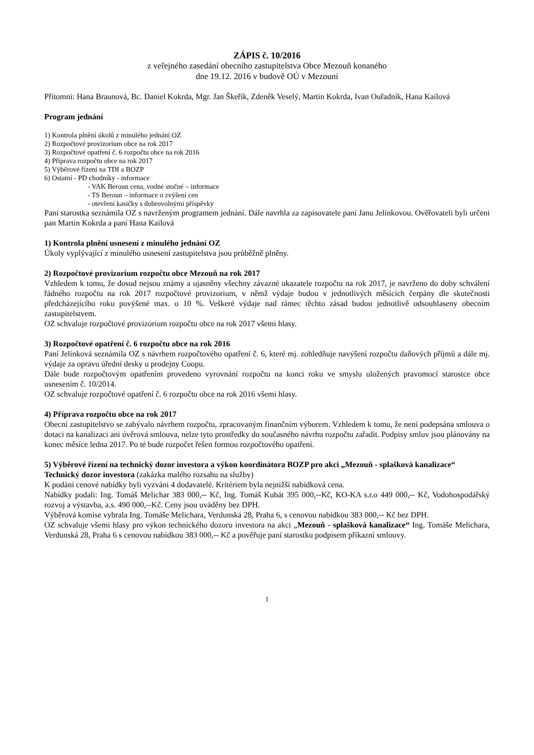ZÁPIS č. 10/2016
z veřejného zasedání obecního zastupitelstva Obce Mezouň konaného
dne 19.12. 2016 v budově OÚ v Mezouni
Přítomni: Hana Braunová, Bc. Daniel Kokrda, Mgr. Jan Škeřík, Zdeněk Veselý, Martin Kokrda, Ivan Ouřadník, Hana Kailová
Program jednání
1) Kontrola plnění úkolů z minulého jednání OZ
2) Rozpočtové provizorium obce na rok 2017
3) Rozpočtové opatření č. 6 rozpočtu obce na rok 2016
4) Příprava rozpočtu obce na rok 2017
5) Výběrové řízení na TDI a BOZP
6) Ostatní - PD chodníky - informace
- VAK Beroun cena, vodné stočné – informace
- TS Beroun – informace o zvýšení cen
- otevření kasičky s dobrovolnými příspěvky
Paní starostka seznámila OZ s navrženým programem jednání. Dále navrhla za zapisovatele paní Janu Jelínkovou. Ověřovateli byli určeni pan Martin Kokrda a paní Hana Kailová
1) Kontrola plnění usnesení z minulého jednání OZ
Úkoly vyplývající z minulého usnesení zastupitelstva jsou průběžně plněny.
2) Rozpočtové provizorium rozpočtu obce Mezouň na rok 2017
Vzhledem k tomu, že dosud nejsou známy a ujasněny všechny závazné ukazatele rozpočtu na rok 2017, je navrženo do doby schválení řádného rozpočtu na rok 2017 rozpočtové provizorium, v němž výdaje budou v jednotlivých měsících čerpány dle skutečnosti předcházejícího roku povýšené max. o 10 %. Veškeré výdaje nad rámec těchto zásad budou jednotlivě odsouhlaseny obecním zastupitelstvem.
OZ schvaluje rozpočtové provizorium rozpočtu obce na rok 2017 všemi hlasy.
3) Rozpočtové opatření č. 6 rozpočtu obce na rok 2016
Paní Jelínková seznámila OZ s návrhem rozpočtového opatření č. 6, které mj. zohledňuje navýšení rozpočtu daňových příjmů a dále mj. výdaje za opravu úřední desky u prodejny Coopu.
Dále bude rozpočtovým opatřením provedeno vyrovnání rozpočtu na konci roku ve smyslu uložených pravomocí starostce obce usnesením č. 10/2014.
OZ schvaluje rozpočtové opatření č. 6 rozpočtu obce na rok 2016 všemi hlasy.
4) Příprava rozpočtu obce na rok 2017
Obecní zastupitelstvo se zabývalo návrhem rozpočtu, zpracovaným finančním výborem. Vzhledem k tomu, že není podepsána smlouva o dotaci na kanalizaci ani úvěrová smlouva, nelze tyto prostředky do současného návrhu rozpočtu zařadit. Podpisy smluv jsou plánovány na konec měsíce ledna 2017. Po té bude rozpočet řešen formou rozpočtového opatření.
5) Výběrové řízení na technický dozor investora a výkon koordinátora BOZP pro akci „Mezouň - splašková kanalizace“
Technický dozor investora (zakázka malého rozsahu na služby)
K podání cenové nabídky byli vyzváni 4 dodavatelé. Kritériem byla nejnižší nabídková cena.
Nabídky podali: Ing. Tomáš Melichar 383 000,-- Kč, Ing. Tomáš Kubát 395 000,--Kč, KO-KA s.r.o 449 000,-- Kč, Vodohospodářský rozvoj a výstavba, a.s. 490 000,--Kč. Ceny jsou uváděny bez DPH.
Výběrová komise vybrala Ing. Tomáše Melichara, Verdunská 28, Praha 6, s cenovou nabídkou 383 000,-- Kč bez DPH.
OZ schvaluje všemi hlasy pro výkon technického dozoru investora na akci „Mezouň - splašková kanalizace“ Ing. Tomáše Melichara, Verdunská 28, Praha 6 s cenovou nabídkou 383 000,-- Kč a pověřuje paní starostku podpisem příkazní smlouvy.
1